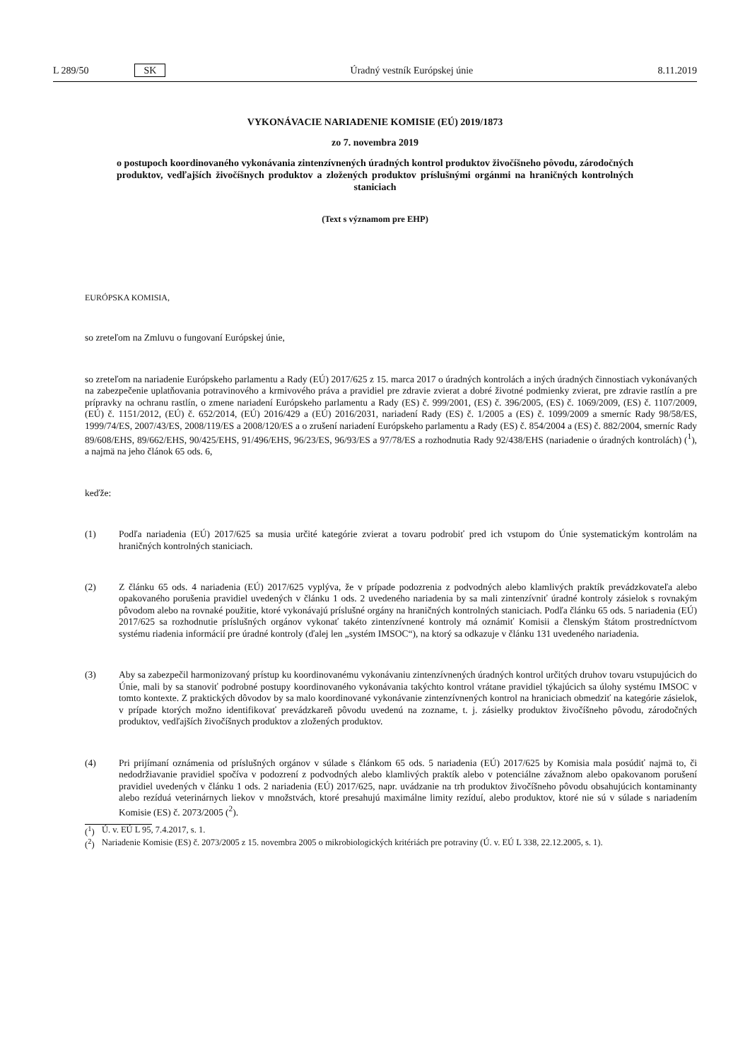L 289/50 SK Úradný vestník Európskej únie 8.11.2019
VYKONÁVACIE NARIADENIE KOMISIE (EÚ) 2019/1873
zo 7. novembra 2019
o postupoch koordinovaného vykonávania zintenzívnených úradných kontrol produktov živočíšneho pôvodu, zárodočných produktov, vedľajších živočíšnych produktov a zložených produktov príslušnými orgánmi na hraničných kontrolných staniciach
(Text s významom pre EHP)
EURÓPSKA KOMISIA,
so zreteľom na Zmluvu o fungovaní Európskej únie,
so zreteľom na nariadenie Európskeho parlamentu a Rady (EÚ) 2017/625 z 15. marca 2017 o úradných kontrolách a iných úradných činnostiach vykonávaných na zabezpečenie uplatňovania potravinového a krmivového práva a pravidiel pre zdravie zvierat a dobré životné podmienky zvierat, pre zdravie rastlín a pre prípravky na ochranu rastlín, o zmene nariadení Európskeho parlamentu a Rady (ES) č. 999/2001, (ES) č. 396/2005, (ES) č. 1069/2009, (ES) č. 1107/2009, (EÚ) č. 1151/2012, (EÚ) č. 652/2014, (EÚ) 2016/429 a (EÚ) 2016/2031, nariadení Rady (ES) č. 1/2005 a (ES) č. 1099/2009 a smerníc Rady 98/58/ES, 1999/74/ES, 2007/43/ES, 2008/119/ES a 2008/120/ES a o zrušení nariadení Európskeho parlamentu a Rady (ES) č. 854/2004 a (ES) č. 882/2004, smerníc Rady 89/608/EHS, 89/662/EHS, 90/425/EHS, 91/496/EHS, 96/23/ES, 96/93/ES a 97/78/ES a rozhodnutia Rady 92/438/EHS (nariadenie o úradných kontrolách) (<sup>1</sup>), a najmä na jeho článok 65 ods. 6,
keďže:
(1) Podľa nariadenia (EÚ) 2017/625 sa musia určité kategórie zvierat a tovaru podrobiť pred ich vstupom do Únie systematickým kontrolám na hraničných kontrolných staniciach.
(2) Z článku 65 ods. 4 nariadenia (EÚ) 2017/625 vyplýva, že v prípade podozrenia z podvodných alebo klamlivých praktík prevádzkovateľa alebo opakovaného porušenia pravidiel uvedených v článku 1 ods. 2 uvedeného nariadenia by sa mali zintenzívniť úradné kontroly zásielok s rovnakým pôvodom alebo na rovnaké použitie, ktoré vykonávajú príslušné orgány na hraničných kontrolných staniciach. Podľa článku 65 ods. 5 nariadenia (EÚ) 2017/625 sa rozhodnutie príslušných orgánov vykonať takéto zintenzívnené kontroly má oznámiť Komisii a členským štátom prostredníctvom systému riadenia informácií pre úradné kontroly (ďalej len „systém IMSOC“), na ktorý sa odkazuje v článku 131 uvedeného nariadenia.
(3) Aby sa zabezpečil harmonizovaný prístup ku koordinovanému vykonávaniu zintenzívnených úradných kontrol určitých druhov tovaru vstupujúcich do Únie, mali by sa stanoviť podrobné postupy koordinovaného vykonávania takýchto kontrol vrátane pravidiel týkajúcich sa úlohy systému IMSOC v tomto kontexte. Z praktických dôvodov by sa malo koordinované vykonávanie zintenzívnených kontrol na hraniciach obmedziť na kategórie zásielok, v prípade ktorých možno identifikovať prevádzkareň pôvodu uvedenú na zozname, t. j. zásielky produktov živočíšneho pôvodu, zárodočných produktov, vedľajších živočíšnych produktov a zložených produktov.
(4) Pri prijímaní oznámenia od príslušných orgánov v súlade s článkom 65 ods. 5 nariadenia (EÚ) 2017/625 by Komisia mala posúdiť najmä to, či nedodržiavanie pravidiel spočíva v podozrení z podvodných alebo klamlivých praktík alebo v potenciálne závažnom alebo opakovanom porušení pravidiel uvedených v článku 1 ods. 2 nariadenia (EÚ) 2017/625, napr. uvádzanie na trh produktov živočíšneho pôvodu obsahujúcich kontaminanty alebo rezíduá veterinárnych liekov v množstvách, ktoré presahujú maximálne limity rezíduí, alebo produktov, ktoré nie sú v súlade s nariadením Komisie (ES) č. 2073/2005 (<sup>2</sup>).
(<sup>1</sup>) Ú. v. EÚ L 95, 7.4.2017, s. 1.
(<sup>2</sup>) Nariadenie Komisie (ES) č. 2073/2005 z 15. novembra 2005 o mikrobiologických kritériách pre potraviny (Ú. v. EÚ L 338, 22.12.2005, s. 1).